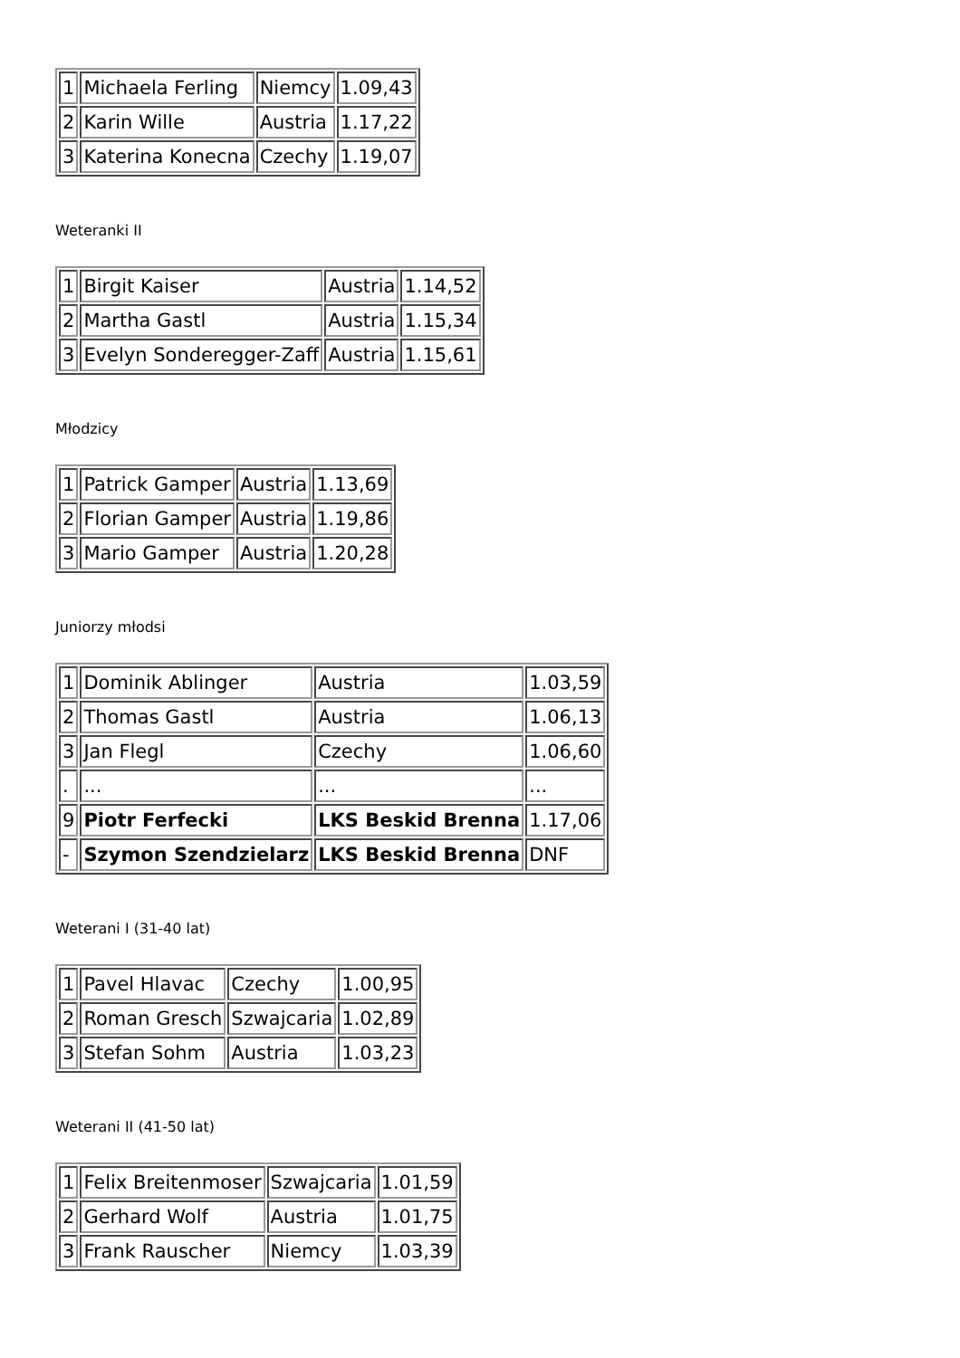| 1 | Michaela Ferling | Niemcy | 1.09,43 |
| 2 | Karin Wille | Austria | 1.17,22 |
| 3 | Katerina Konecna | Czechy | 1.19,07 |
Weteranki II
| 1 | Birgit Kaiser | Austria | 1.14,52 |
| 2 | Martha Gastl | Austria | 1.15,34 |
| 3 | Evelyn Sonderegger-Zaff | Austria | 1.15,61 |
Młodzicy
| 1 | Patrick Gamper | Austria | 1.13,69 |
| 2 | Florian Gamper | Austria | 1.19,86 |
| 3 | Mario Gamper | Austria | 1.20,28 |
Juniorzy młodsi
| 1 | Dominik Ablinger | Austria | 1.03,59 |
| 2 | Thomas Gastl | Austria | 1.06,13 |
| 3 | Jan Flegl | Czechy | 1.06,60 |
| . | ... | ... | ... |
| 9 | Piotr Ferfecki | LKS Beskid Brenna | 1.17,06 |
| - | Szymon Szendzielarz | LKS Beskid Brenna | DNF |
Weterani I (31-40 lat)
| 1 | Pavel Hlavac | Czechy | 1.00,95 |
| 2 | Roman Gresch | Szwajcaria | 1.02,89 |
| 3 | Stefan Sohm | Austria | 1.03,23 |
Weterani II (41-50 lat)
| 1 | Felix Breitenmoser | Szwajcaria | 1.01,59 |
| 2 | Gerhard Wolf | Austria | 1.01,75 |
| 3 | Frank Rauscher | Niemcy | 1.03,39 |